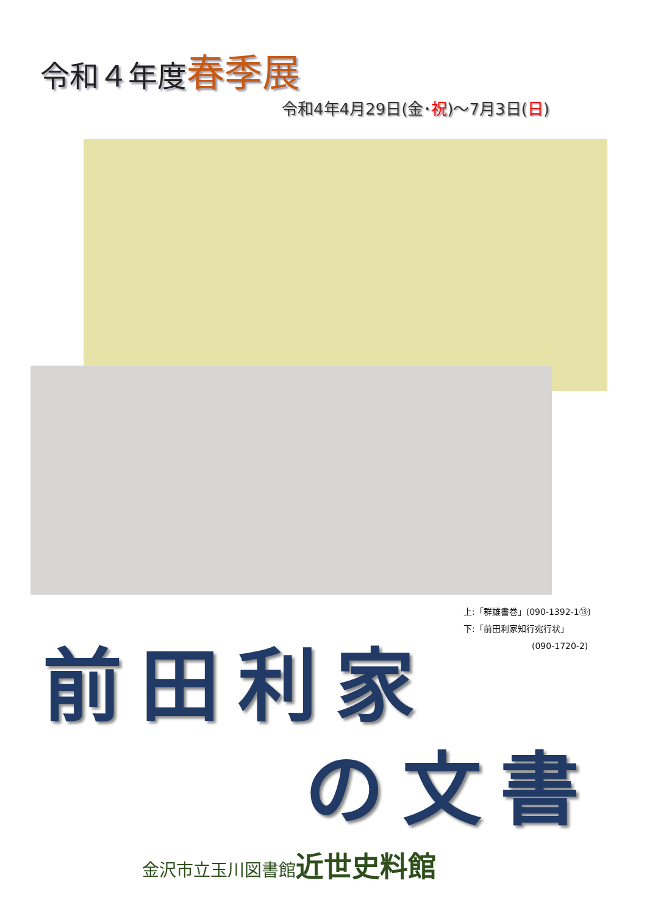令和４年度春季展
令和4年4月29日(金･祝)～7月3日(日)
上:「群雄書巻」(090-1392-1⑬)
下:「前田利家知行宛行状」
(090-1720-2)
前田利家
の文書
金沢市立玉川図書館近世史料館